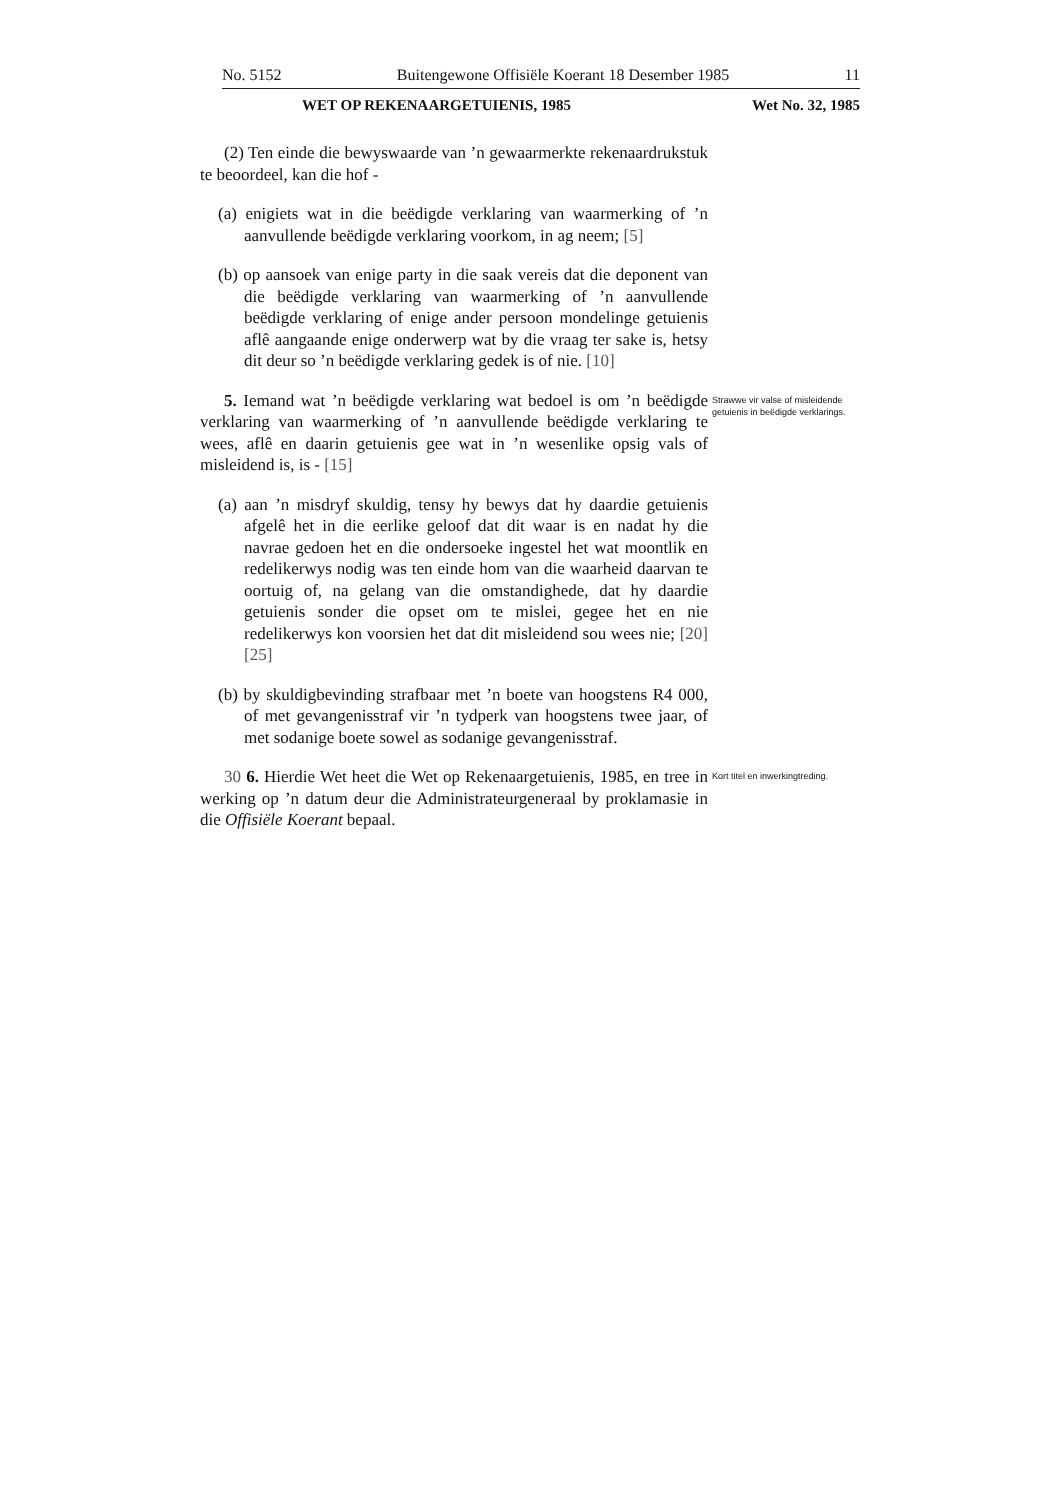No. 5152 Buitengewone Offisiële Koerant 18 Desember 1985 11
WET OP REKENAARGETUIENIS, 1985 Wet No. 32, 1985
(2) Ten einde die bewyswaarde van ’n gewaarmerkte rekenaardrukstuk te beoordeel, kan die hof -
(a) enigiets wat in die beëdigde verklaring van waarmerking of ’n aanvullende beëdigde verklaring voorkom, in ag neem; [5]
(b) op aansoek van enige party in die saak vereis dat die deponent van die beëdigde verklaring van waarmerking of ’n aanvullende beëdigde verklaring of enige ander persoon mondelinge getuienis aflê aangaande enige onderwerp wat by die vraag ter sake is, hetsy dit deur so ’n beëdigde verklaring gedek is of nie. [10]
5. Iemand wat ’n beëdigde verklaring wat bedoel is om ’n beëdigde verklaring van waarmerking of ’n aanvullende beëdigde verklaring te wees, aflê en daarin getuienis gee wat in ’n wesenlike opsig vals of misleidend is, is - [15]
Strawwe vir valse of misleidende getuienis in beëdigde verklarings.
(a) aan ’n misdryf skuldig, tensy hy bewys dat hy daardie getuienis afgelê het in die eerlike geloof dat dit waar is en nadat hy die navrae gedoen het en die ondersoeke ingestel het wat moontlik en redelikerwys nodig was ten einde hom van die waarheid daarvan te oortuig of, na gelang van die omstandighede, dat hy daardie getuienis sonder die opset om te mislei, gegee het en nie redelikerwys kon voorsien het dat dit misleidend sou wees nie; [20] [25]
(b) by skuldigbevinding strafbaar met ’n boete van hoogstens R4 000, of met gevangenisstraf vir ’n tydperk van hoogstens twee jaar, of met sodanige boete sowel as sodanige gevangenisstraf.
30 6. Hierdie Wet heet die Wet op Rekenaargetuienis, 1985, en tree in werking op ’n datum deur die Administrateurgeneraal by proklamasie in die Offisiële Koerant bepaal.
Kort titel en inwerkingtreding.